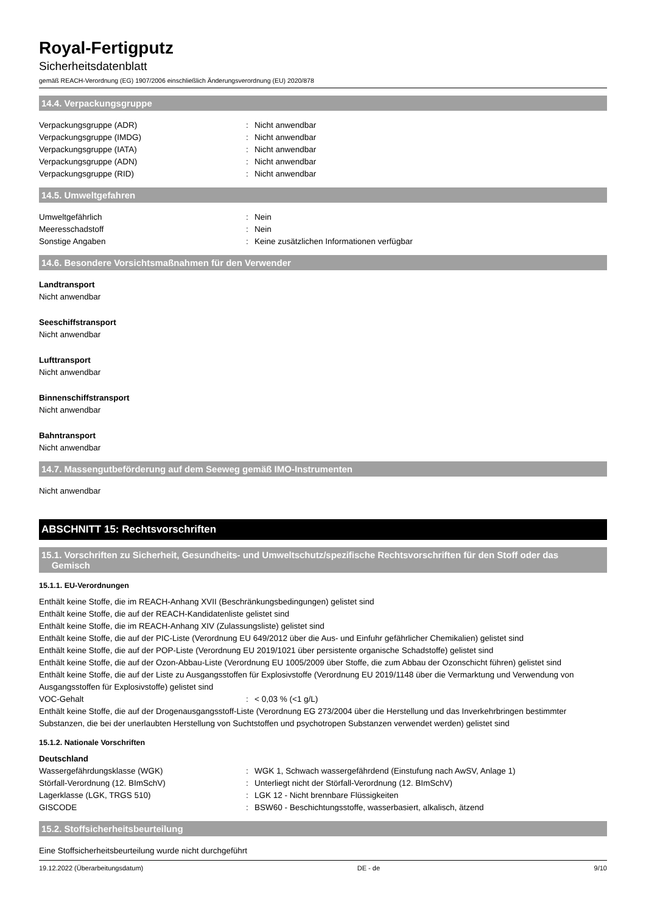Royal-Fertigputz
Sicherheitsdatenblatt
gemäß REACH-Verordnung (EG) 1907/2006 einschließlich Änderungsverordnung (EU) 2020/878
14.4. Verpackungsgruppe
Verpackungsgruppe (ADR): Nicht anwendbar
Verpackungsgruppe (IMDG): Nicht anwendbar
Verpackungsgruppe (IATA): Nicht anwendbar
Verpackungsgruppe (ADN): Nicht anwendbar
Verpackungsgruppe (RID): Nicht anwendbar
14.5. Umweltgefahren
Umweltgefährlich: Nein
Meeresschadstoff: Nein
Sonstige Angaben: Keine zusätzlichen Informationen verfügbar
14.6. Besondere Vorsichtsmaßnahmen für den Verwender
Landtransport
Nicht anwendbar
Seeschiffstransport
Nicht anwendbar
Lufttransport
Nicht anwendbar
Binnenschiffstransport
Nicht anwendbar
Bahntransport
Nicht anwendbar
14.7. Massengutbeförderung auf dem Seeweg gemäß IMO-Instrumenten
Nicht anwendbar
ABSCHNITT 15: Rechtsvorschriften
15.1. Vorschriften zu Sicherheit, Gesundheits- und Umweltschutz/spezifische Rechtsvorschriften für den Stoff oder das
Gemisch
15.1.1. EU-Verordnungen
Enthält keine Stoffe, die im REACH-Anhang XVII (Beschränkungsbedingungen) gelistet sind
Enthält keine Stoffe, die auf der REACH-Kandidatenliste gelistet sind
Enthält keine Stoffe, die im REACH-Anhang XIV (Zulassungsliste) gelistet sind
Enthält keine Stoffe, die auf der PIC-Liste (Verordnung EU 649/2012 über die Aus- und Einfuhr gefährlicher Chemikalien) gelistet sind
Enthält keine Stoffe, die auf der POP-Liste (Verordnung EU 2019/1021 über persistente organische Schadstoffe) gelistet sind
Enthält keine Stoffe, die auf der Ozon-Abbau-Liste (Verordnung EU 1005/2009 über Stoffe, die zum Abbau der Ozonschicht führen) gelistet sind
Enthält keine Stoffe, die auf der Liste zu Ausgangsstoffen für Explosivstoffe (Verordnung EU 2019/1148 über die Vermarktung und Verwendung von Ausgangsstoffen für Explosivstoffe) gelistet sind
VOC-Gehalt: < 0,03 % (<1 g/L)
Enthält keine Stoffe, die auf der Drogenausgangsstoff-Liste (Verordnung EG 273/2004 über die Herstellung und das Inverkehrbringen bestimmter Substanzen, die bei der unerlaubten Herstellung von Suchtstoffen und psychotropen Substanzen verwendet werden) gelistet sind
15.1.2. Nationale Vorschriften
Deutschland
Wassergefährdungsklasse (WGK): WGK 1, Schwach wassergefährdend (Einstufung nach AwSV, Anlage 1)
Störfall-Verordnung (12. BImSchV): Unterliegt nicht der Störfall-Verordnung (12. BImSchV)
Lagerklasse (LGK, TRGS 510): LGK 12 - Nicht brennbare Flüssigkeiten
GISCODE: BSW60 - Beschichtungsstoffe, wasserbasiert, alkalisch, ätzend
15.2. Stoffsicherheitsbeurteilung
Eine Stoffsicherheitsbeurteilung wurde nicht durchgeführt
19.12.2022 (Überarbeitungsdatum) DE - de 9/10